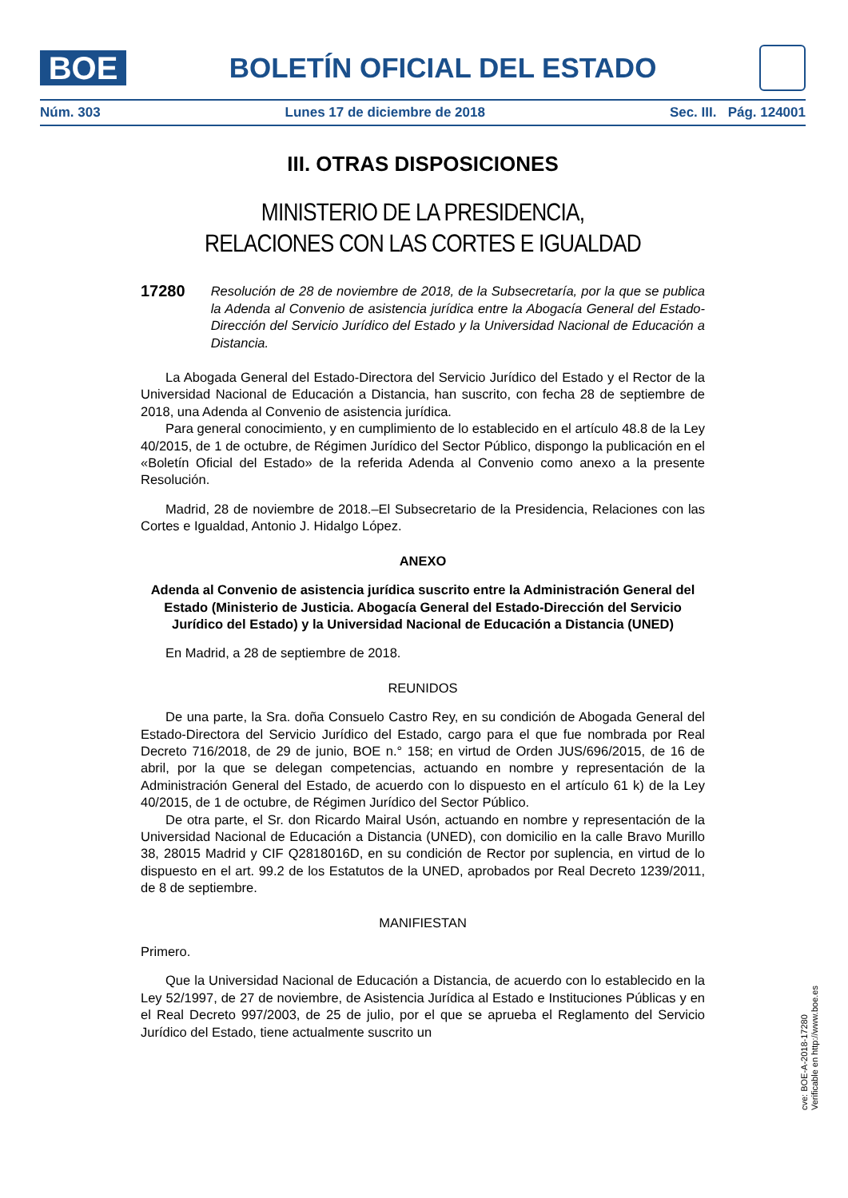BOE
BOLETÍN OFICIAL DEL ESTADO
Núm. 303 Lunes 17 de diciembre de 2018 Sec. III. Pág. 124001
III. OTRAS DISPOSICIONES
MINISTERIO DE LA PRESIDENCIA,
RELACIONES CON LAS CORTES E IGUALDAD
17280 Resolución de 28 de noviembre de 2018, de la Subsecretaría, por la que se publica la Adenda al Convenio de asistencia jurídica entre la Abogacía General del Estado-Dirección del Servicio Jurídico del Estado y la Universidad Nacional de Educación a Distancia.
La Abogada General del Estado-Directora del Servicio Jurídico del Estado y el Rector de la Universidad Nacional de Educación a Distancia, han suscrito, con fecha 28 de septiembre de 2018, una Adenda al Convenio de asistencia jurídica.
Para general conocimiento, y en cumplimiento de lo establecido en el artículo 48.8 de la Ley 40/2015, de 1 de octubre, de Régimen Jurídico del Sector Público, dispongo la publicación en el «Boletín Oficial del Estado» de la referida Adenda al Convenio como anexo a la presente Resolución.
Madrid, 28 de noviembre de 2018.–El Subsecretario de la Presidencia, Relaciones con las Cortes e Igualdad, Antonio J. Hidalgo López.
ANEXO
Adenda al Convenio de asistencia jurídica suscrito entre la Administración General del Estado (Ministerio de Justicia. Abogacía General del Estado-Dirección del Servicio Jurídico del Estado) y la Universidad Nacional de Educación a Distancia (UNED)
En Madrid, a 28 de septiembre de 2018.
REUNIDOS
De una parte, la Sra. doña Consuelo Castro Rey, en su condición de Abogada General del Estado-Directora del Servicio Jurídico del Estado, cargo para el que fue nombrada por Real Decreto 716/2018, de 29 de junio, BOE n.° 158; en virtud de Orden JUS/696/2015, de 16 de abril, por la que se delegan competencias, actuando en nombre y representación de la Administración General del Estado, de acuerdo con lo dispuesto en el artículo 61 k) de la Ley 40/2015, de 1 de octubre, de Régimen Jurídico del Sector Público.
De otra parte, el Sr. don Ricardo Mairal Usón, actuando en nombre y representación de la Universidad Nacional de Educación a Distancia (UNED), con domicilio en la calle Bravo Murillo 38, 28015 Madrid y CIF Q2818016D, en su condición de Rector por suplencia, en virtud de lo dispuesto en el art. 99.2 de los Estatutos de la UNED, aprobados por Real Decreto 1239/2011, de 8 de septiembre.
MANIFIESTAN
Primero.
Que la Universidad Nacional de Educación a Distancia, de acuerdo con lo establecido en la Ley 52/1997, de 27 de noviembre, de Asistencia Jurídica al Estado e Instituciones Públicas y en el Real Decreto 997/2003, de 25 de julio, por el que se aprueba el Reglamento del Servicio Jurídico del Estado, tiene actualmente suscrito un
cve: BOE-A-2018-17280
Verificable en http://www.boe.es